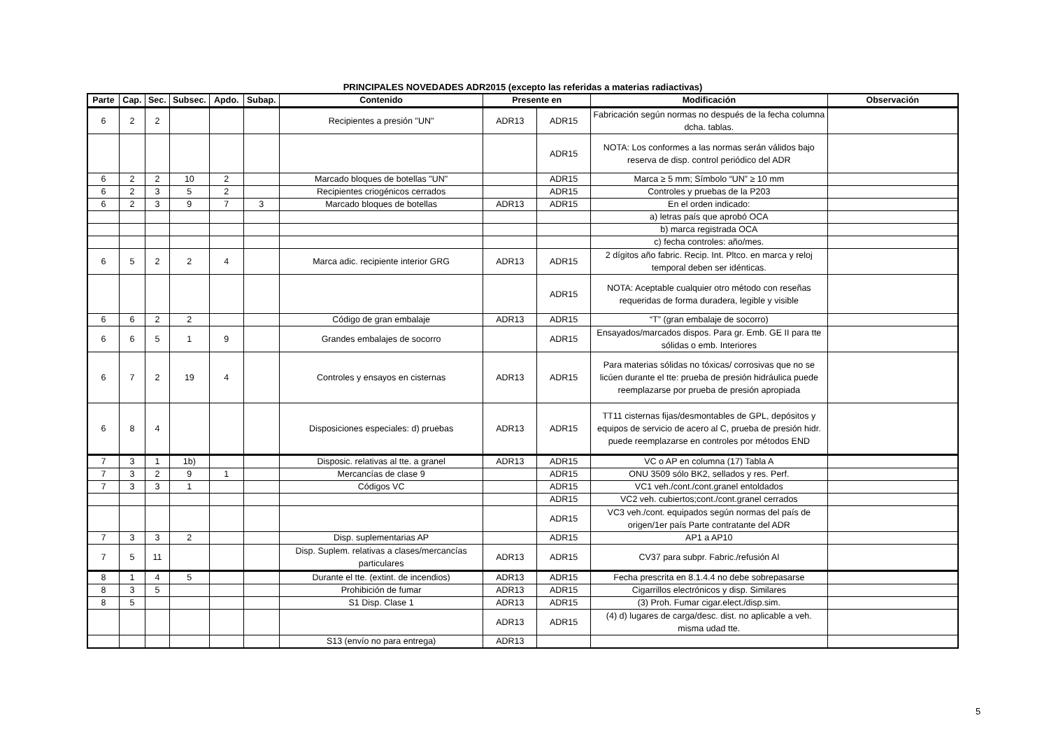PRINCIPALES NOVEDADES ADR2015 (excepto las referidas a materias radiactivas)
| Parte | Cap. | Sec. | Subsec. | Apdo. | Subap. | Contenido | Presente en | | Modificación | Observación |
| --- | --- | --- | --- | --- | --- | --- | --- | --- | --- | --- |
| 6 | 2 | 2 | | | | Recipientes a presión "UN" | ADR13 | ADR15 | Fabricación según normas no después de la fecha columna dcha. tablas. | |
| | | | | | | | | ADR15 | NOTA: Los conformes a las normas serán válidos bajo reserva de disp. control periódico del ADR | |
| 6 | 2 | 2 | 10 | 2 | | Marcado bloques de botellas "UN" | | ADR15 | Marca ≥ 5 mm; Símbolo “UN” ≥ 10 mm | |
| 6 | 2 | 3 | 5 | 2 | | Recipientes criogénicos cerrados | | ADR15 | Controles y pruebas de la P203 | |
| 6 | 2 | 3 | 9 | 7 | 3 | Marcado bloques de botellas | ADR13 | ADR15 | En el orden indicado: | |
| | | | | | | | | | a) letras país que aprobó OCA | |
| | | | | | | | | | b) marca registrada OCA | |
| | | | | | | | | | c) fecha controles: año/mes. | |
| 6 | 5 | 2 | 2 | 4 | | Marca adic. recipiente interior GRG | ADR13 | ADR15 | 2 dígitos año fabric. Recip. Int. Pltco. en marca y reloj temporal deben ser idénticas. | |
| | | | | | | | | ADR15 | NOTA: Aceptable cualquier otro método con reseñas requeridas de forma duradera, legible y visible | |
| 6 | 6 | 2 | 2 | | | Código de gran embalaje | ADR13 | ADR15 | “T” (gran embalaje de socorro) | |
| 6 | 6 | 5 | 1 | 9 | | Grandes embalajes de socorro | | ADR15 | Ensayados/marcados dispos. Para gr. Emb. GE II para tte sólidas o emb. Interiores | |
| 6 | 7 | 2 | 19 | 4 | | Controles y ensayos en cisternas | ADR13 | ADR15 | Para materias sólidas no tóxicas/ corrosivas que no se licúen durante el tte: prueba de presión hidráulica puede reemplazarse por prueba de presión apropiada | |
| 6 | 8 | 4 | | | | Disposiciones especiales: d) pruebas | ADR13 | ADR15 | TT11 cisternas fijas/desmontables de GPL, depósitos y equipos de servicio de acero al C, prueba de presión hidr. puede reemplazarse en controles por métodos END | |
| 7 | 3 | 1 | 1b) | | | Disposic. relativas al tte. a granel | ADR13 | ADR15 | VC o AP en columna (17) Tabla A | |
| 7 | 3 | 2 | 9 | 1 | | Mercancías de clase 9 | | ADR15 | ONU 3509 sólo BK2, sellados y res. Perf. | |
| 7 | 3 | 3 | 1 | | | Códigos VC | | ADR15 | VC1 veh./cont./cont.granel entoldados | |
| | | | | | | | | ADR15 | VC2 veh. cubiertos;cont./cont.granel cerrados | |
| | | | | | | | | ADR15 | VC3 veh./cont. equipados según normas del país de origen/1er país Parte contratante del ADR | |
| 7 | 3 | 3 | 2 | | | Disp. suplementarias AP | | ADR15 | AP1 a AP10 | |
| 7 | 5 | 11 | | | | Disp. Suplem. relativas a clases/mercancías particulares | ADR13 | ADR15 | CV37 para subpr. Fabric./refusión Al | |
| 8 | 1 | 4 | 5 | | | Durante el tte. (extint. de incendios) | ADR13 | ADR15 | Fecha prescrita en 8.1.4.4 no debe sobrepasarse | |
| 8 | 3 | 5 | | | | Prohibición de fumar | ADR13 | ADR15 | Cigarrillos electrónicos y disp. Similares | |
| 8 | 5 | | | | | S1 Disp. Clase 1 | ADR13 | ADR15 | (3) Proh. Fumar cigar.elect./disp.sim. | |
| | | | | | | | ADR13 | ADR15 | (4) d) lugares de carga/desc. dist. no aplicable a veh. misma udad tte. | |
| | | | | | | S13 (envío no para entrega) | ADR13 | | | |
5